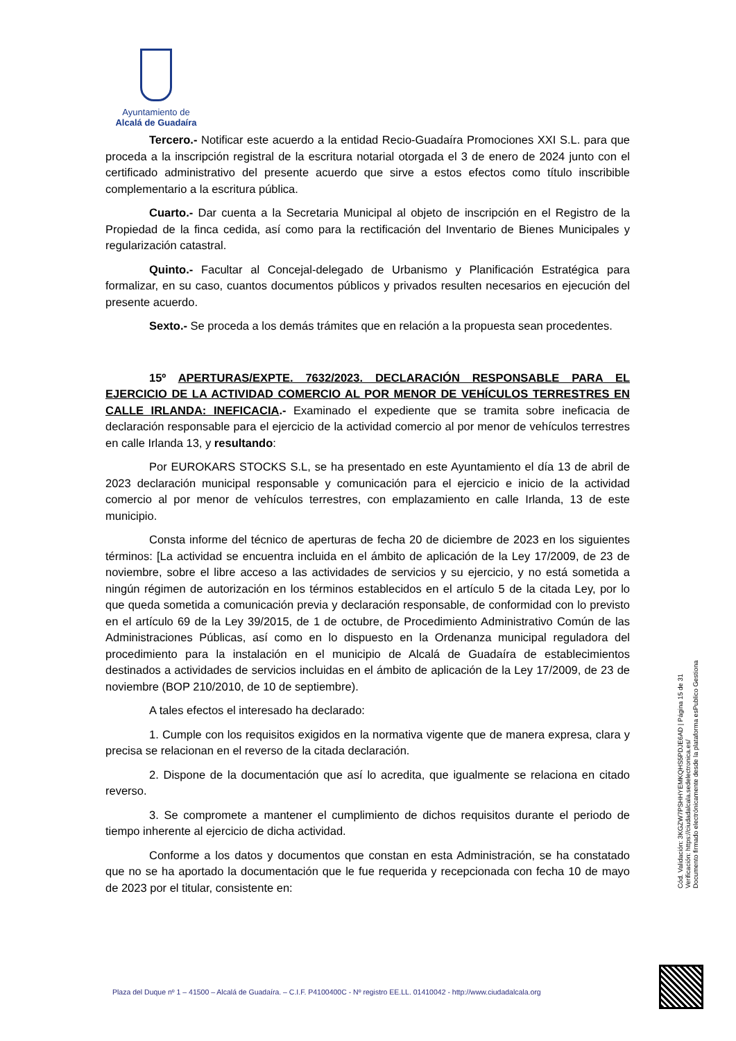Ayuntamiento de
Alcalá de Guadaíra
Tercero.- Notificar este acuerdo a la entidad Recio-Guadaíra Promociones XXI S.L. para que proceda a la inscripción registral de la escritura notarial otorgada el 3 de enero de 2024 junto con el certificado administrativo del presente acuerdo que sirve a estos efectos como título inscribible complementario a la escritura pública.
Cuarto.- Dar cuenta a la Secretaria Municipal al objeto de inscripción en el Registro de la Propiedad de la finca cedida, así como para la rectificación del Inventario de Bienes Municipales y regularización catastral.
Quinto.- Facultar al Concejal-delegado de Urbanismo y Planificación Estratégica para formalizar, en su caso, cuantos documentos públicos y privados resulten necesarios en ejecución del presente acuerdo.
Sexto.- Se proceda a los demás trámites que en relación a la propuesta sean procedentes.
15º APERTURAS/EXPTE. 7632/2023. DECLARACIÓN RESPONSABLE PARA EL EJERCICIO DE LA ACTIVIDAD COMERCIO AL POR MENOR DE VEHÍCULOS TERRESTRES EN CALLE IRLANDA: INEFICACIA.- Examinado el expediente que se tramita sobre ineficacia de declaración responsable para el ejercicio de la actividad comercio al por menor de vehículos terrestres en calle Irlanda 13, y resultando:
Por EUROKARS STOCKS S.L, se ha presentado en este Ayuntamiento el día 13 de abril de 2023 declaración municipal responsable y comunicación para el ejercicio e inicio de la actividad comercio al por menor de vehículos terrestres, con emplazamiento en calle Irlanda, 13 de este municipio.
Consta informe del técnico de aperturas de fecha 20 de diciembre de 2023 en los siguientes términos: [La actividad se encuentra incluida en el ámbito de aplicación de la Ley 17/2009, de 23 de noviembre, sobre el libre acceso a las actividades de servicios y su ejercicio, y no está sometida a ningún régimen de autorización en los términos establecidos en el artículo 5 de la citada Ley, por lo que queda sometida a comunicación previa y declaración responsable, de conformidad con lo previsto en el artículo 69 de la Ley 39/2015, de 1 de octubre, de Procedimiento Administrativo Común de las Administraciones Públicas, así como en lo dispuesto en la Ordenanza municipal reguladora del procedimiento para la instalación en el municipio de Alcalá de Guadaíra de establecimientos destinados a actividades de servicios incluidas en el ámbito de aplicación de la Ley 17/2009, de 23 de noviembre (BOP 210/2010, de 10 de septiembre).
A tales efectos el interesado ha declarado:
1. Cumple con los requisitos exigidos en la normativa vigente que de manera expresa, clara y precisa se relacionan en el reverso de la citada declaración.
2. Dispone de la documentación que así lo acredita, que igualmente se relaciona en citado reverso.
3. Se compromete a mantener el cumplimiento de dichos requisitos durante el periodo de tiempo inherente al ejercicio de dicha actividad.
Conforme a los datos y documentos que constan en esta Administración, se ha constatado que no se ha aportado la documentación que le fue requerida y recepcionada con fecha 10 de mayo de 2023 por el titular, consistente en:
Cód. Validación: 3KGZW7PSHHYEMKQHS5PDJE6AD | Página 15 de 31
Verificación: https://ciudadalcala.sedelectronica.es/
Documento firmado electrónicamente desde la plataforma esPublico Gestiona
Plaza del Duque nº 1 – 41500 – Alcalá de Guadaíra. – C.I.F. P4100400C - Nº registro EE.LL. 01410042 - http://www.ciudadalcala.org